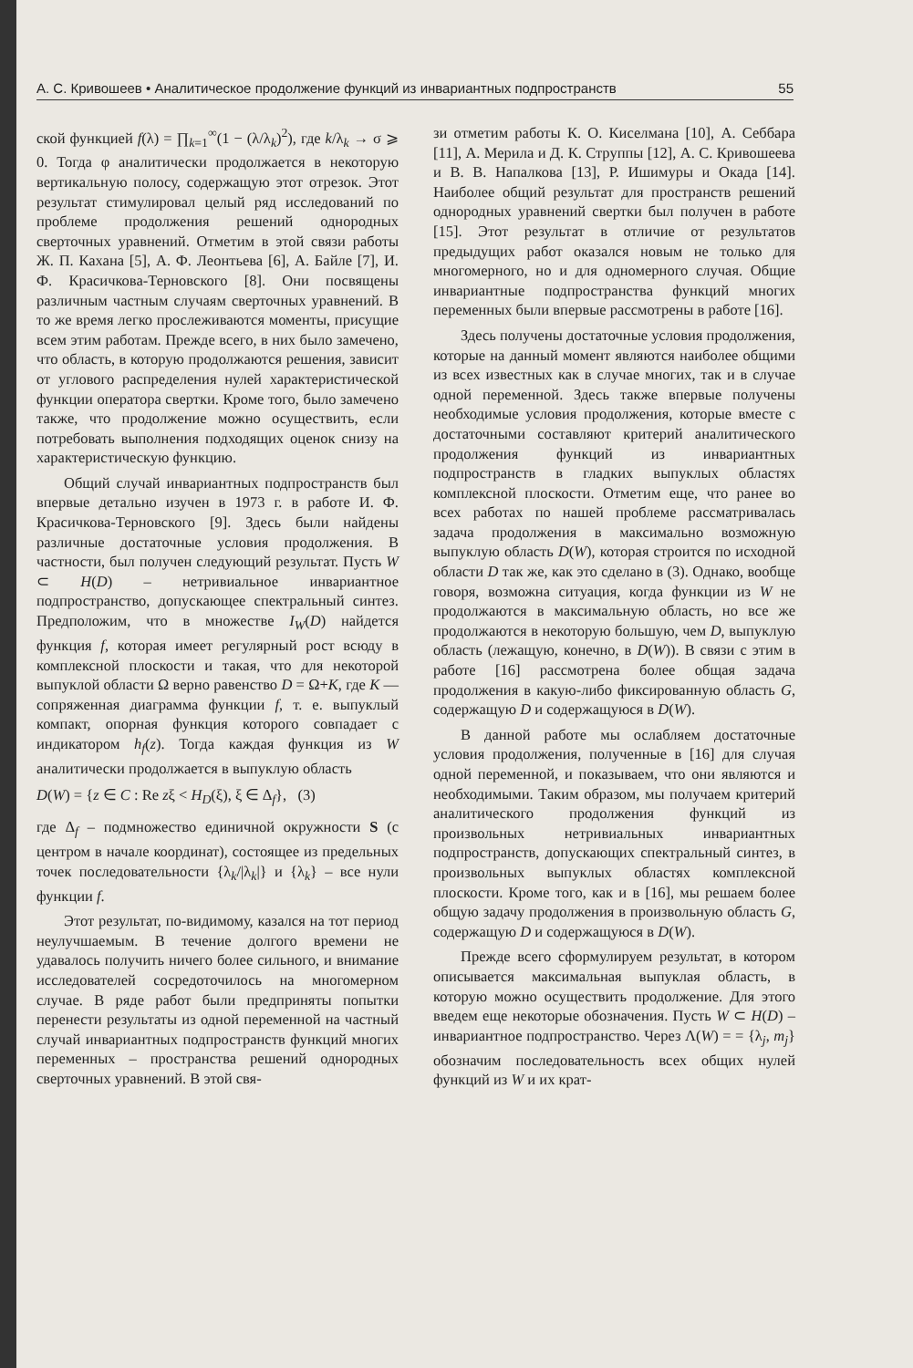А. С. Кривошеев • Аналитическое продолжение функций из инвариантных подпространств 55
ской функцией f(λ) = ∏<sub>k=1</sub><sup>∞</sup>(1 − (λ/λ<sub>k</sub>)<sup>2</sup>), где k/λ<sub>k</sub> → σ ⩾ 0. Тогда φ аналитически продолжается в некоторую вертикальную полосу, содержащую этот отрезок. Этот результат стимулировал целый ряд исследований по проблеме продолжения решений однородных сверточных уравнений. Отметим в этой связи работы Ж. П. Кахана [5], А. Ф. Леонтьева [6], А. Байле [7], И. Ф. Красичкова-Терновского [8]. Они посвящены различным частным случаям сверточных уравнений. В то же время легко прослеживаются моменты, присущие всем этим работам. Прежде всего, в них было замечено, что область, в которую продолжаются решения, зависит от углового распределения нулей характеристической функции оператора свертки. Кроме того, было замечено также, что продолжение можно осуществить, если потребовать выполнения подходящих оценок снизу на характеристическую функцию.
Общий случай инвариантных подпространств был впервые детально изучен в 1973 г. в работе И. Ф. Красичкова-Терновского [9]. Здесь были найдены различные достаточные условия продолжения. В частности, был получен следующий результат. Пусть W ⊂ H(D) – нетривиальное инвариантное подпространство, допускающее спектральный синтез. Предположим, что в множестве I<sub>W</sub>(D) найдется функция f, которая имеет регулярный рост всюду в комплексной плоскости и такая, что для некоторой выпуклой области Ω верно равенство D = Ω+K, где K — сопряженная диаграмма функции f, т. е. выпуклый компакт, опорная функция которого совпадает с индикатором h<sub>f</sub>(z). Тогда каждая функция из W аналитически продолжается в выпуклую область
D(W) = {z ∈ C : Re zξ < H<sub>D</sub>(ξ), ξ ∈ Δ<sub>f</sub>}, (3)
где Δ<sub>f</sub> – подмножество единичной окружности S (с центром в начале координат), состоящее из предельных точек последовательности {λ<sub>k</sub>/|λ<sub>k</sub>|} и {λ<sub>k</sub>} – все нули функции f.
Этот результат, по-видимому, казался на тот период неулучшаемым. В течение долгого времени не удавалось получить ничего более сильного, и внимание исследователей сосредоточилось на многомерном случае. В ряде работ были предприняты попытки перенести результаты из одной переменной на частный случай инвариантных подпространств функций многих переменных – пространства решений однородных сверточных уравнений. В этой свя-
зи отметим работы К. О. Киселмана [10], А. Себбара [11], А. Мерила и Д. К. Струппы [12], А. С. Кривошеева и В. В. Напалкова [13], Р. Ишимуры и Окада [14]. Наиболее общий результат для пространств решений однородных уравнений свертки был получен в работе [15]. Этот результат в отличие от результатов предыдущих работ оказался новым не только для многомерного, но и для одномерного случая. Общие инвариантные подпространства функций многих переменных были впервые рассмотрены в работе [16].
Здесь получены достаточные условия продолжения, которые на данный момент являются наиболее общими из всех известных как в случае многих, так и в случае одной переменной. Здесь также впервые получены необходимые условия продолжения, которые вместе с достаточными составляют критерий аналитического продолжения функций из инвариантных подпространств в гладких выпуклых областях комплексной плоскости. Отметим еще, что ранее во всех работах по нашей проблеме рассматривалась задача продолжения в максимально возможную выпуклую область D(W), которая строится по исходной области D так же, как это сделано в (3). Однако, вообще говоря, возможна ситуация, когда функции из W не продолжаются в максимальную область, но все же продолжаются в некоторую большую, чем D, выпуклую область (лежащую, конечно, в D(W)). В связи с этим в работе [16] рассмотрена более общая задача продолжения в какую-либо фиксированную область G, содержащую D и содержащуюся в D(W).
В данной работе мы ослабляем достаточные условия продолжения, полученные в [16] для случая одной переменной, и показываем, что они являются и необходимыми. Таким образом, мы получаем критерий аналитического продолжения функций из произвольных нетривиальных инвариантных подпространств, допускающих спектральный синтез, в произвольных выпуклых областях комплексной плоскости. Кроме того, как и в [16], мы решаем более общую задачу продолжения в произвольную область G, содержащую D и содержащуюся в D(W).
Прежде всего сформулируем результат, в котором описывается максимальная выпуклая область, в которую можно осуществить продолжение. Для этого введем еще некоторые обозначения. Пусть W ⊂ H(D) – инвариантное подпространство. Через Λ(W) = = {λ<sub>j</sub>, m<sub>j</sub>} обозначим последовательность всех общих нулей функций из W и их крат-